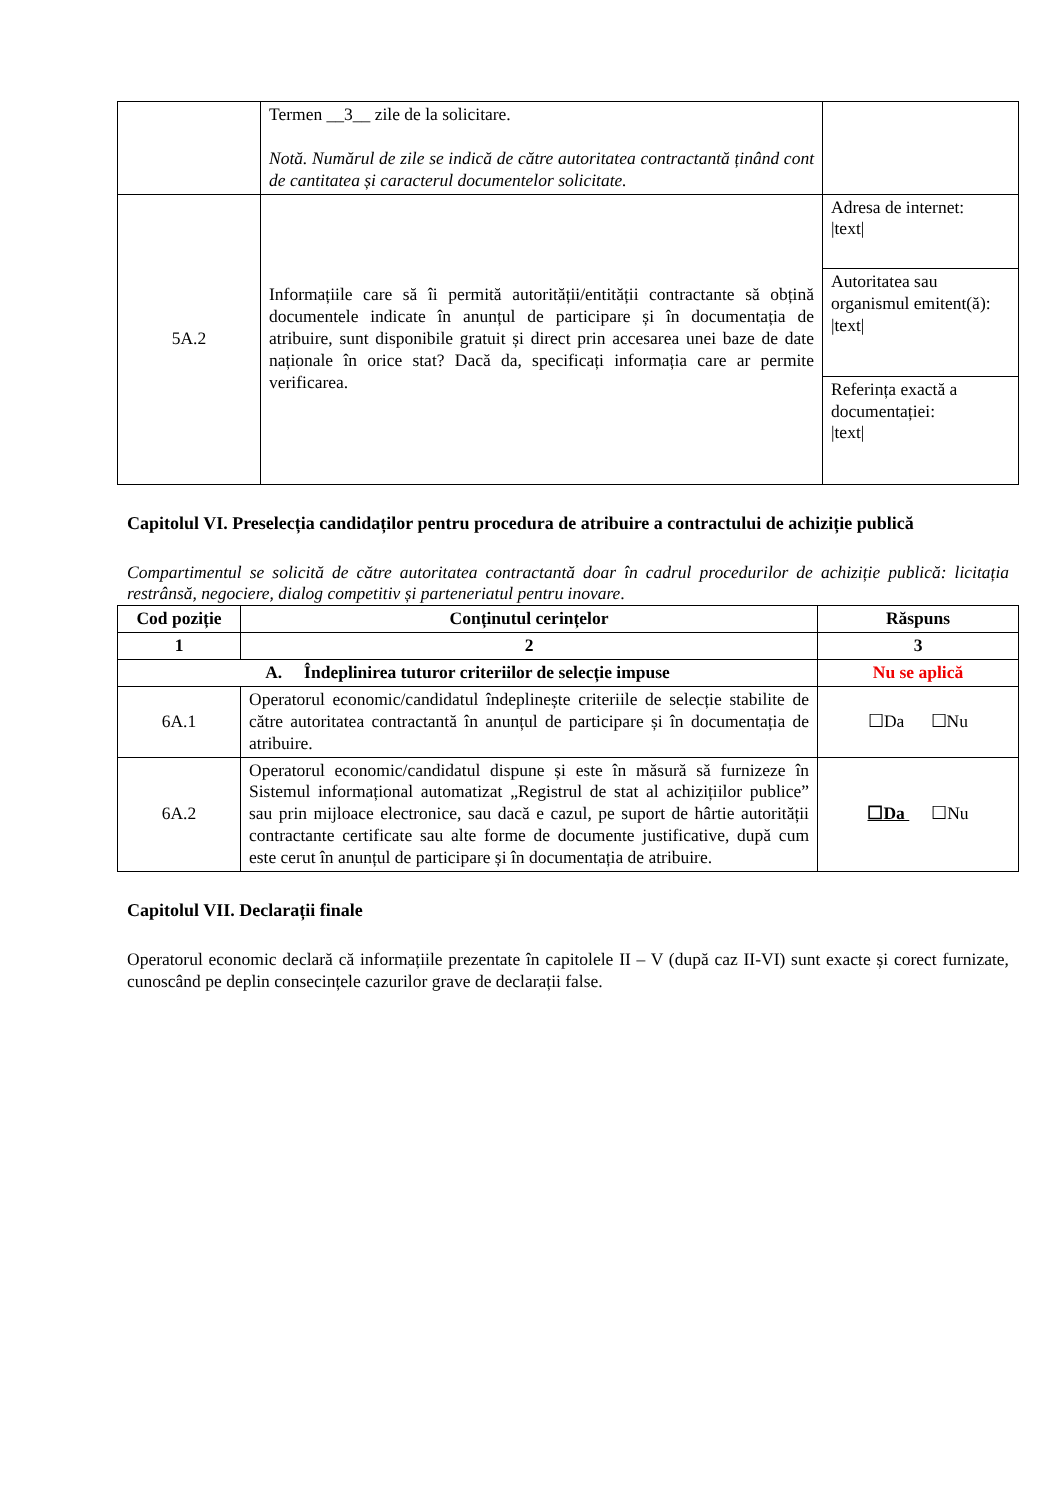| | Termen __3__ zile de la solicitare. Notă. Numărul de zile se indică de către autoritatea contractantă ținând cont de cantitatea și caracterul documentelor solicitate. | |
| 5A.2 | Informațiile care să îi permită autorității/entității contractante să obțină documentele indicate în anunțul de participare și în documentația de atribuire, sunt disponibile gratuit și direct prin accesarea unei baze de date naționale în orice stat? Dacă da, specificați informația care ar permite verificarea. | Adresa de internet: /text/ |
| | | Autoritatea sau organismul emitent(ă): /text/ |
| | | Referința exactă a documentației: /text/ |
Capitolul VI. Preselecția candidaților pentru procedura de atribuire a contractului de achiziție publică
Compartimentul se solicită de către autoritatea contractantă doar în cadrul procedurilor de achiziție publică: licitația restrânsă, negociere, dialog competitiv și parteneriatul pentru inovare.
| Cod poziție | Conținutul cerințelor | Răspuns |
| --- | --- | --- |
| 1 | 2 | 3 |
| A. Îndeplinirea tuturor criteriilor de selecție impuse | | Nu se aplică |
| 6A.1 | Operatorul economic/candidatul îndeplinește criteriile de selecție stabilite de către autoritatea contractantă în anunțul de participare și în documentația de atribuire. | ☐Da ☐Nu |
| 6A.2 | Operatorul economic/candidatul dispune și este în măsură să furnizeze în Sistemul informațional automatizat „Registrul de stat al achizițiilor publice” sau prin mijloace electronice, sau dacă e cazul, pe suport de hârtie autorității contractante certificate sau alte forme de documente justificative, după cum este cerut în anunțul de participare și în documentația de atribuire. | ☐Da ☐Nu |
Capitolul VII. Declarații finale
Operatorul economic declară că informațiile prezentate în capitolele II – V (după caz II-VI) sunt exacte și corect furnizate, cunoscând pe deplin consecințele cazurilor grave de declarații false.